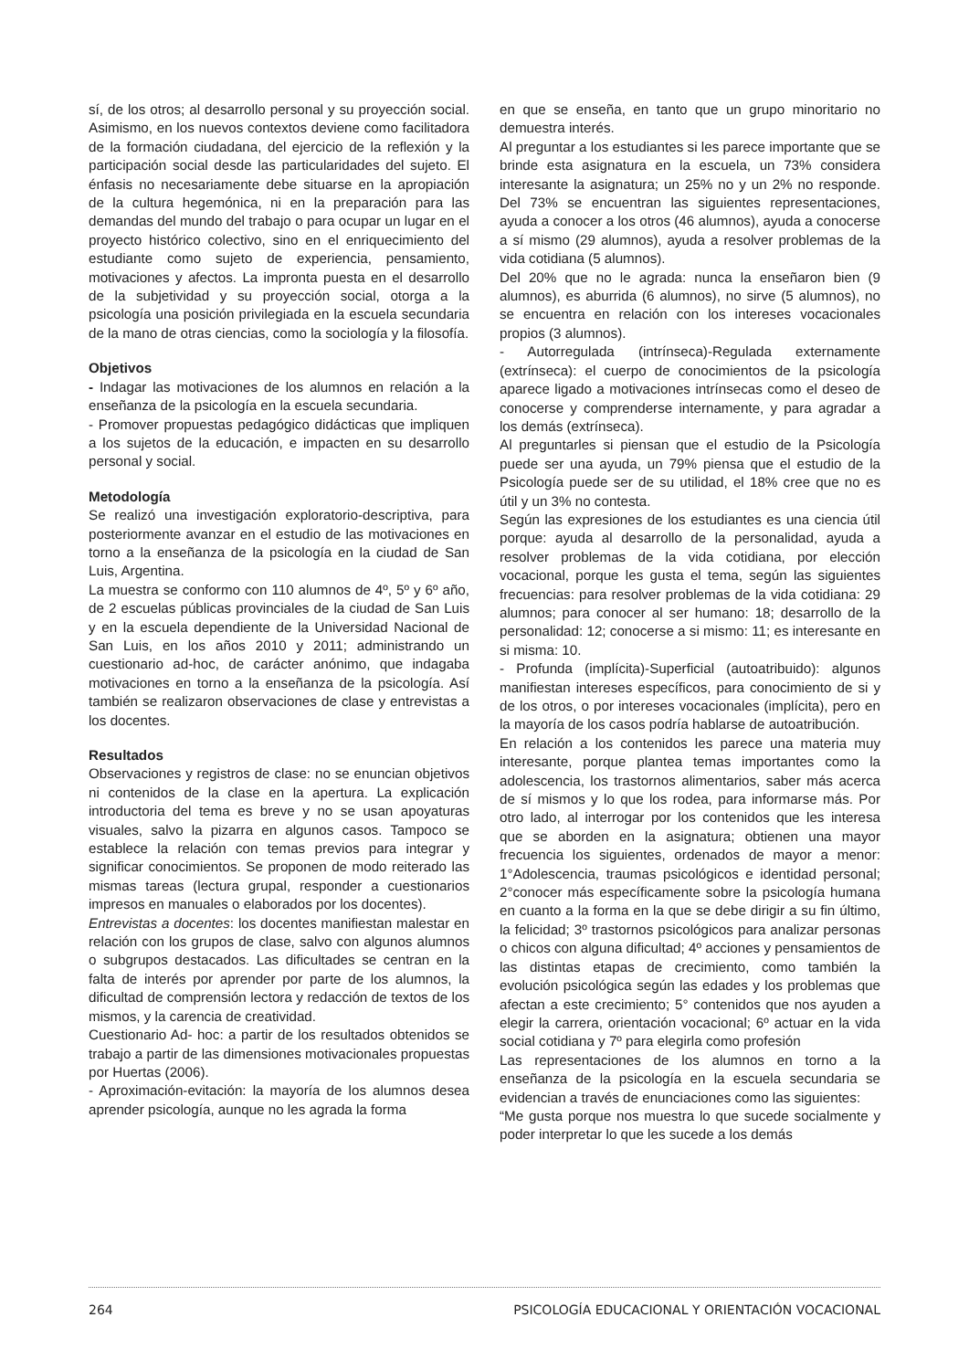sí, de los otros; al desarrollo personal y su proyección social. Asimismo, en los nuevos contextos deviene como facilitadora de la formación ciudadana, del ejercicio de la reflexión y la participación social desde las particularidades del sujeto. El énfasis no necesariamente debe situarse en la apropiación de la cultura hegemónica, ni en la preparación para las demandas del mundo del trabajo o para ocupar un lugar en el proyecto histórico colectivo, sino en el enriquecimiento del estudiante como sujeto de experiencia, pensamiento, motivaciones y afectos. La impronta puesta en el desarrollo de la subjetividad y su proyección social, otorga a la psicología una posición privilegiada en la escuela secundaria de la mano de otras ciencias, como la sociología y la filosofía.
Objetivos
- Indagar las motivaciones de los alumnos en relación a la enseñanza de la psicología en la escuela secundaria.
- Promover propuestas pedagógico didácticas que impliquen a los sujetos de la educación, e impacten en su desarrollo personal y social.
Metodología
Se realizó una investigación exploratorio-descriptiva, para posteriormente avanzar en el estudio de las motivaciones en torno a la enseñanza de la psicología en la ciudad de San Luis, Argentina.
La muestra se conformo con 110 alumnos de 4º, 5º y 6º año, de 2 escuelas públicas provinciales de la ciudad de San Luis y en la escuela dependiente de la Universidad Nacional de San Luis, en los años 2010 y 2011; administrando un cuestionario ad-hoc, de carácter anónimo, que indagaba motivaciones en torno a la enseñanza de la psicología. Así también se realizaron observaciones de clase y entrevistas a los docentes.
Resultados
Observaciones y registros de clase: no se enuncian objetivos ni contenidos de la clase en la apertura. La explicación introductoria del tema es breve y no se usan apoyaturas visuales, salvo la pizarra en algunos casos. Tampoco se establece la relación con temas previos para integrar y significar conocimientos. Se proponen de modo reiterado las mismas tareas (lectura grupal, responder a cuestionarios impresos en manuales o elaborados por los docentes).
Entrevistas a docentes: los docentes manifiestan malestar en relación con los grupos de clase, salvo con algunos alumnos o subgrupos destacados. Las dificultades se centran en la falta de interés por aprender por parte de los alumnos, la dificultad de comprensión lectora y redacción de textos de los mismos, y la carencia de creatividad.
Cuestionario Ad- hoc: a partir de los resultados obtenidos se trabajo a partir de las dimensiones motivacionales propuestas por Huertas (2006).
- Aproximación-evitación: la mayoría de los alumnos desea aprender psicología, aunque no les agrada la forma
en que se enseña, en tanto que un grupo minoritario no demuestra interés.
Al preguntar a los estudiantes si les parece importante que se brinde esta asignatura en la escuela, un 73% considera interesante la asignatura; un 25% no y un 2% no responde. Del 73% se encuentran las siguientes representaciones, ayuda a conocer a los otros (46 alumnos), ayuda a conocerse a sí mismo (29 alumnos), ayuda a resolver problemas de la vida cotidiana (5 alumnos).
Del 20% que no le agrada: nunca la enseñaron bien (9 alumnos), es aburrida (6 alumnos), no sirve (5 alumnos), no se encuentra en relación con los intereses vocacionales propios (3 alumnos).
- Autorregulada (intrínseca)-Regulada externamente (extrínseca): el cuerpo de conocimientos de la psicología aparece ligado a motivaciones intrínsecas como el deseo de conocerse y comprenderse internamente, y para agradar a los demás (extrínseca).
Al preguntarles si piensan que el estudio de la Psicología puede ser una ayuda, un 79% piensa que el estudio de la Psicología puede ser de su utilidad, el 18% cree que no es útil y un 3% no contesta.
Según las expresiones de los estudiantes es una ciencia útil porque: ayuda al desarrollo de la personalidad, ayuda a resolver problemas de la vida cotidiana, por elección vocacional, porque les gusta el tema, según las siguientes frecuencias: para resolver problemas de la vida cotidiana: 29 alumnos; para conocer al ser humano: 18; desarrollo de la personalidad: 12; conocerse a si mismo: 11; es interesante en si misma: 10.
- Profunda (implícita)-Superficial (autoatribuido): algunos manifiestan intereses específicos, para conocimiento de si y de los otros, o por intereses vocacionales (implícita), pero en la mayoría de los casos podría hablarse de autoatribución.
En relación a los contenidos les parece una materia muy interesante, porque plantea temas importantes como la adolescencia, los trastornos alimentarios, saber más acerca de sí mismos y lo que los rodea, para informarse más. Por otro lado, al interrogar por los contenidos que les interesa que se aborden en la asignatura; obtienen una mayor frecuencia los siguientes, ordenados de mayor a menor: 1°Adolescencia, traumas psicológicos e identidad personal; 2°conocer más específicamente sobre la psicología humana en cuanto a la forma en la que se debe dirigir a su fin último, la felicidad; 3º trastornos psicológicos para analizar personas o chicos con alguna dificultad; 4º acciones y pensamientos de las distintas etapas de crecimiento, como también la evolución psicológica según las edades y los problemas que afectan a este crecimiento; 5° contenidos que nos ayuden a elegir la carrera, orientación vocacional; 6º actuar en la vida social cotidiana y 7º para elegirla como profesión
Las representaciones de los alumnos en torno a la enseñanza de la psicología en la escuela secundaria se evidencian a través de enunciaciones como las siguientes:
“Me gusta porque nos muestra lo que sucede socialmente y poder interpretar lo que les sucede a los demás
264 PSICOLOGÍA EDUCACIONAL Y ORIENTACIÓN VOCACIONAL